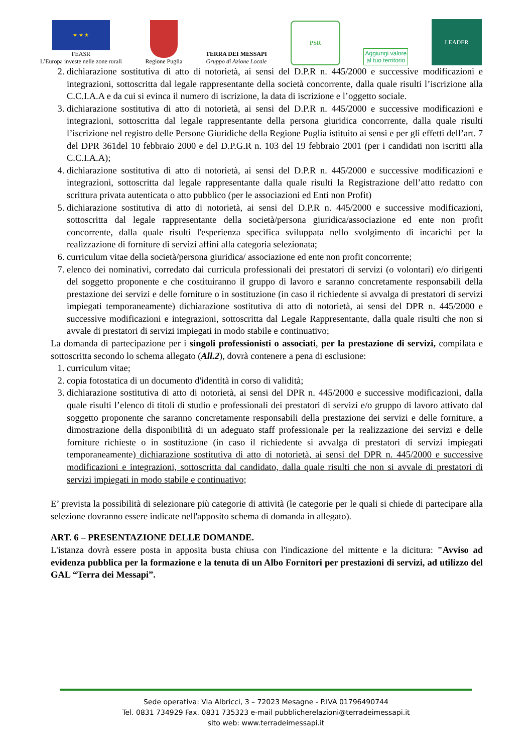★ ★ ★
FEASR
L’Europa investe nelle zone rurali
Regione Puglia
TERRA DEI MESSAPI
Gruppo di Azione Locale
PSR
Aggiungi valore
al tuo territorio
LEADER
2. dichiarazione sostitutiva di atto di notorietà, ai sensi del D.P.R n. 445/2000 e successive modificazioni e integrazioni, sottoscritta dal legale rappresentante della società concorrente, dalla quale risulti l’iscrizione alla C.C.I.A.A e da cui si evinca il numero di iscrizione, la data di iscrizione e l’oggetto sociale.
3. dichiarazione sostitutiva di atto di notorietà, ai sensi del D.P.R n. 445/2000 e successive modificazioni e integrazioni, sottoscritta dal legale rappresentante della persona giuridica concorrente, dalla quale risulti l’iscrizione nel registro delle Persone Giuridiche della Regione Puglia istituito ai sensi e per gli effetti dell’art. 7 del DPR 361del 10 febbraio 2000 e del D.P.G.R n. 103 del 19 febbraio 2001 (per i candidati non iscritti alla C.C.I.A.A);
4. dichiarazione sostitutiva di atto di notorietà, ai sensi del D.P.R n. 445/2000 e successive modificazioni e integrazioni, sottoscritta dal legale rappresentante dalla quale risulti la Registrazione dell’atto redatto con scrittura privata autenticata o atto pubblico (per le associazioni ed Enti non Profit)
5. dichiarazione sostitutiva di atto di notorietà, ai sensi del D.P.R n. 445/2000 e successive modificazioni, sottoscritta dal legale rappresentante della società/persona giuridica/associazione ed ente non profit concorrente, dalla quale risulti l'esperienza specifica sviluppata nello svolgimento di incarichi per la realizzazione di forniture di servizi affini alla categoria selezionata;
6. curriculum vitae della società/persona giuridica/ associazione ed ente non profit concorrente;
7. elenco dei nominativi, corredato dai curricula professionali dei prestatori di servizi (o volontari) e/o dirigenti del soggetto proponente e che costituiranno il gruppo di lavoro e saranno concretamente responsabili della prestazione dei servizi e delle forniture o in sostituzione (in caso il richiedente si avvalga di prestatori di servizi impiegati temporaneamente) dichiarazione sostitutiva di atto di notorietà, ai sensi del DPR n. 445/2000 e successive modificazioni e integrazioni, sottoscritta dal Legale Rappresentante, dalla quale risulti che non si avvale di prestatori di servizi impiegati in modo stabile e continuativo;
La domanda di partecipazione per i singoli professionisti o associati, per la prestazione di servizi, compilata e sottoscritta secondo lo schema allegato (All.2), dovrà contenere a pena di esclusione:
1. curriculum vitae;
2. copia fotostatica di un documento d'identità in corso di validità;
3. dichiarazione sostitutiva di atto di notorietà, ai sensi del DPR n. 445/2000 e successive modificazioni, dalla quale risulti l’elenco di titoli di studio e professionali dei prestatori di servizi e/o gruppo di lavoro attivato dal soggetto proponente che saranno concretamente responsabili della prestazione dei servizi e delle forniture, a dimostrazione della disponibilità di un adeguato staff professionale per la realizzazione dei servizi e delle forniture richieste o in sostituzione (in caso il richiedente si avvalga di prestatori di servizi impiegati temporaneamente) dichiarazione sostitutiva di atto di notorietà, ai sensi del DPR n. 445/2000 e successive modificazioni e integrazioni, sottoscritta dal candidato, dalla quale risulti che non si avvale di prestatori di servizi impiegati in modo stabile e continuativo;
E’ prevista la possibilità di selezionare più categorie di attività (le categorie per le quali si chiede di partecipare alla selezione dovranno essere indicate nell'apposito schema di domanda in allegato).
ART. 6 – PRESENTAZIONE DELLE DOMANDE.
L'istanza dovrà essere posta in apposita busta chiusa con l'indicazione del mittente e la dicitura: "Avviso ad evidenza pubblica per la formazione e la tenuta di un Albo Fornitori per prestazioni di servizi, ad utilizzo del GAL “Terra dei Messapi”.
Sede operativa: Via Albricci, 3 – 72023 Mesagne - P.IVA 01796490744
Tel. 0831 734929 Fax. 0831 735323 e-mail pubblicherelazioni@terradeimessapi.it
sito web: www.terradeimessapi.it